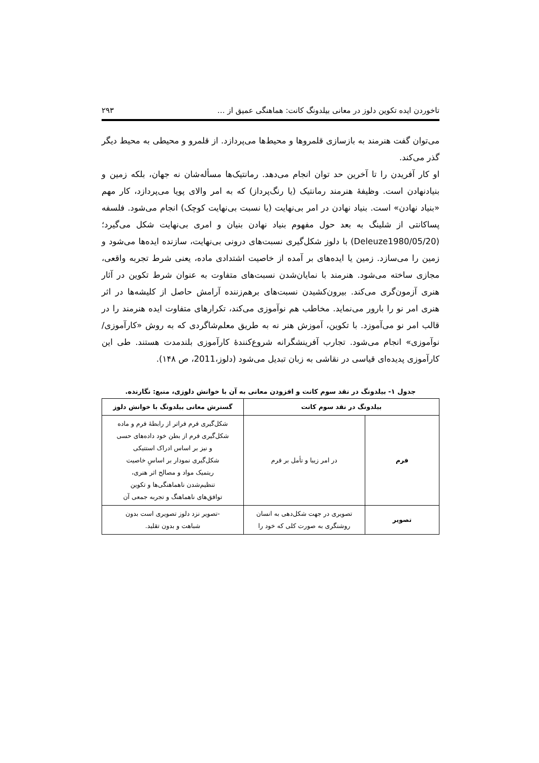تاخوردن ایده تکوین دلوز در معانی بیلدونگ کانت: هماهنگی عمیق از … ۲۹۳
می‌توان گفت هنرمند به بازسازی قلمروها و محیط‌ها می‌پردازد. از قلمرو و محیطی به محیط دیگر گذر می‌کند.
او کار آفریدن را تا آخرین حد توان انجام می‌دهد. رمانتیک‌ها مسأله‌شان نه جهان، بلکه زمین و بنیادنهادن است. وظیفهٔ هنرمند رمانتیک (یا رنگ‌پرداز) که به امر والای پویا می‌پردازد، کار مهم «بنیاد نهادن» است. بنیاد نهادن در امر بی‌نهایت (یا نسبت بی‌نهایت کوچک) انجام می‌شود. فلسفه پساکانتی از شلینگ به بعد حول مفهوم بنیاد نهادن بنیان و امری بی‌نهایت شکل می‌گیرد؛ (Deleuze1980/05/20) با دلوز شکل‌گیری نسبت‌های درونی بی‌نهایت، سازنده ایده‌ها می‌شود و زمین را می‌سازد. زمین یا ایده‌های بر آمده از خاصیت اشتدادی ماده، یعنی شرط تجربه واقعی، مجازی ساخته می‌شود. هنرمند با نمایان‌شدن نسبت‌های متفاوت به عنوان شرط تکوین در آثار هنری آزمون‌گری می‌کند. بیرون‌کشیدن نسبت‌های برهم‌زننده آرامش حاصل از کلیشه‌ها در اثر هنری امر نو را بارور می‌نماید. مخاطب هم نوآموزی می‌کند، تکرارهای متفاوت ایده هنرمند را در قالب امر نو می‌آموزد. با تکوین، آموزش هنر نه به طریق معلم‌شاگردی که به روش «کارآموزی/نوآموزی» انجام می‌شود. تجارب آفرینشگرانه شروع‌کنندهٔ کارآموزی بلندمدت هستند. طی این کارآموزی پدیده‌ای قیاسی در نقاشی به زبان تبدیل می‌شود (دلوز،2011، ص ۱۴۸).
جدول ۱- بیلدونگ در نقد سوم کانت و افزودن معانی به آن با خوانش دلوزی، منبع: نگارنده.
| بیلدونگ در نقد سوم کانت | | گسترش معانی بیلدونگ با خوانش دلوز |
| --- | --- | --- |
| فرم | در امر زیبا و تأمل بر فرم | شکل‌گیری فرم فراتر از رابطهٔ فرم و ماده شکل‌گیری فرم از بطن خود داده‌های حسی و نیز بر اساس ادراک استتیکی شکل‌گیری نمودار بر اساسِ خاصیت ریتمیک مواد و مصالح اثر هنری، تنظیم‌شدن ناهماهنگی‌ها و تکوین توافق‌های ناهماهنگ و تجربه جمعی آن |
| تصویر | تصویری در جهت شکل‌دهی به انسان روشنگری به صورت کلی که خود را | -تصویر نزد دلوز تصویری است بدون شباهت و بدون تقلید. |